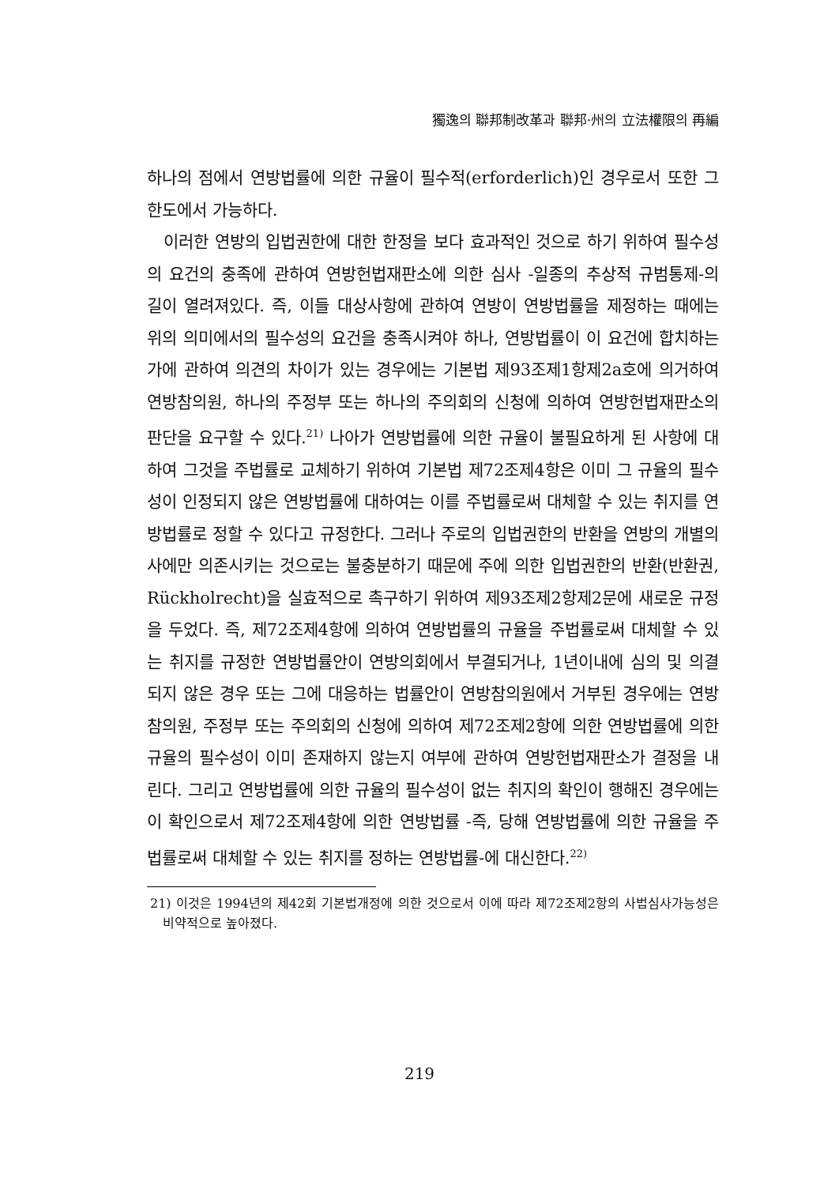獨逸의 聯邦制改革과 聯邦·州의 立法權限의 再編
하나의 점에서 연방법률에 의한 규율이 필수적(erforderlich)인 경우로서 또한 그 한도에서 가능하다.
이러한 연방의 입법권한에 대한 한정을 보다 효과적인 것으로 하기 위하여 필수성의 요건의 충족에 관하여 연방헌법재판소에 의한 심사 -일종의 추상적 규범통제-의 길이 열려져있다. 즉, 이들 대상사항에 관하여 연방이 연방법률을 제정하는 때에는 위의 의미에서의 필수성의 요건을 충족시켜야 하나, 연방법률이 이 요건에 합치하는가에 관하여 의견의 차이가 있는 경우에는 기본법 제93조제1항제2a호에 의거하여 연방참의원, 하나의 주정부 또는 하나의 주의회의 신청에 의하여 연방헌법재판소의 판단을 요구할 수 있다.<sup>21)</sup> 나아가 연방법률에 의한 규율이 불필요하게 된 사항에 대하여 그것을 주법률로 교체하기 위하여 기본법 제72조제4항은 이미 그 규율의 필수성이 인정되지 않은 연방법률에 대하여는 이를 주법률로써 대체할 수 있는 취지를 연방법률로 정할 수 있다고 규정한다. 그러나 주로의 입법권한의 반환을 연방의 개별의사에만 의존시키는 것으로는 불충분하기 때문에 주에 의한 입법권한의 반환(반환권, Rückholrecht)을 실효적으로 촉구하기 위하여 제93조제2항제2문에 새로운 규정을 두었다. 즉, 제72조제4항에 의하여 연방법률의 규율을 주법률로써 대체할 수 있는 취지를 규정한 연방법률안이 연방의회에서 부결되거나, 1년이내에 심의 및 의결되지 않은 경우 또는 그에 대응하는 법률안이 연방참의원에서 거부된 경우에는 연방참의원, 주정부 또는 주의회의 신청에 의하여 제72조제2항에 의한 연방법률에 의한 규율의 필수성이 이미 존재하지 않는지 여부에 관하여 연방헌법재판소가 결정을 내린다. 그리고 연방법률에 의한 규율의 필수성이 없는 취지의 확인이 행해진 경우에는 이 확인으로서 제72조제4항에 의한 연방법률 -즉, 당해 연방법률에 의한 규율을 주법률로써 대체할 수 있는 취지를 정하는 연방법률-에 대신한다.<sup>22)</sup>
21) 이것은 1994년의 제42회 기본법개정에 의한 것으로서 이에 따라 제72조제2항의 사법심사가능성은 비약적으로 높아졌다.
219